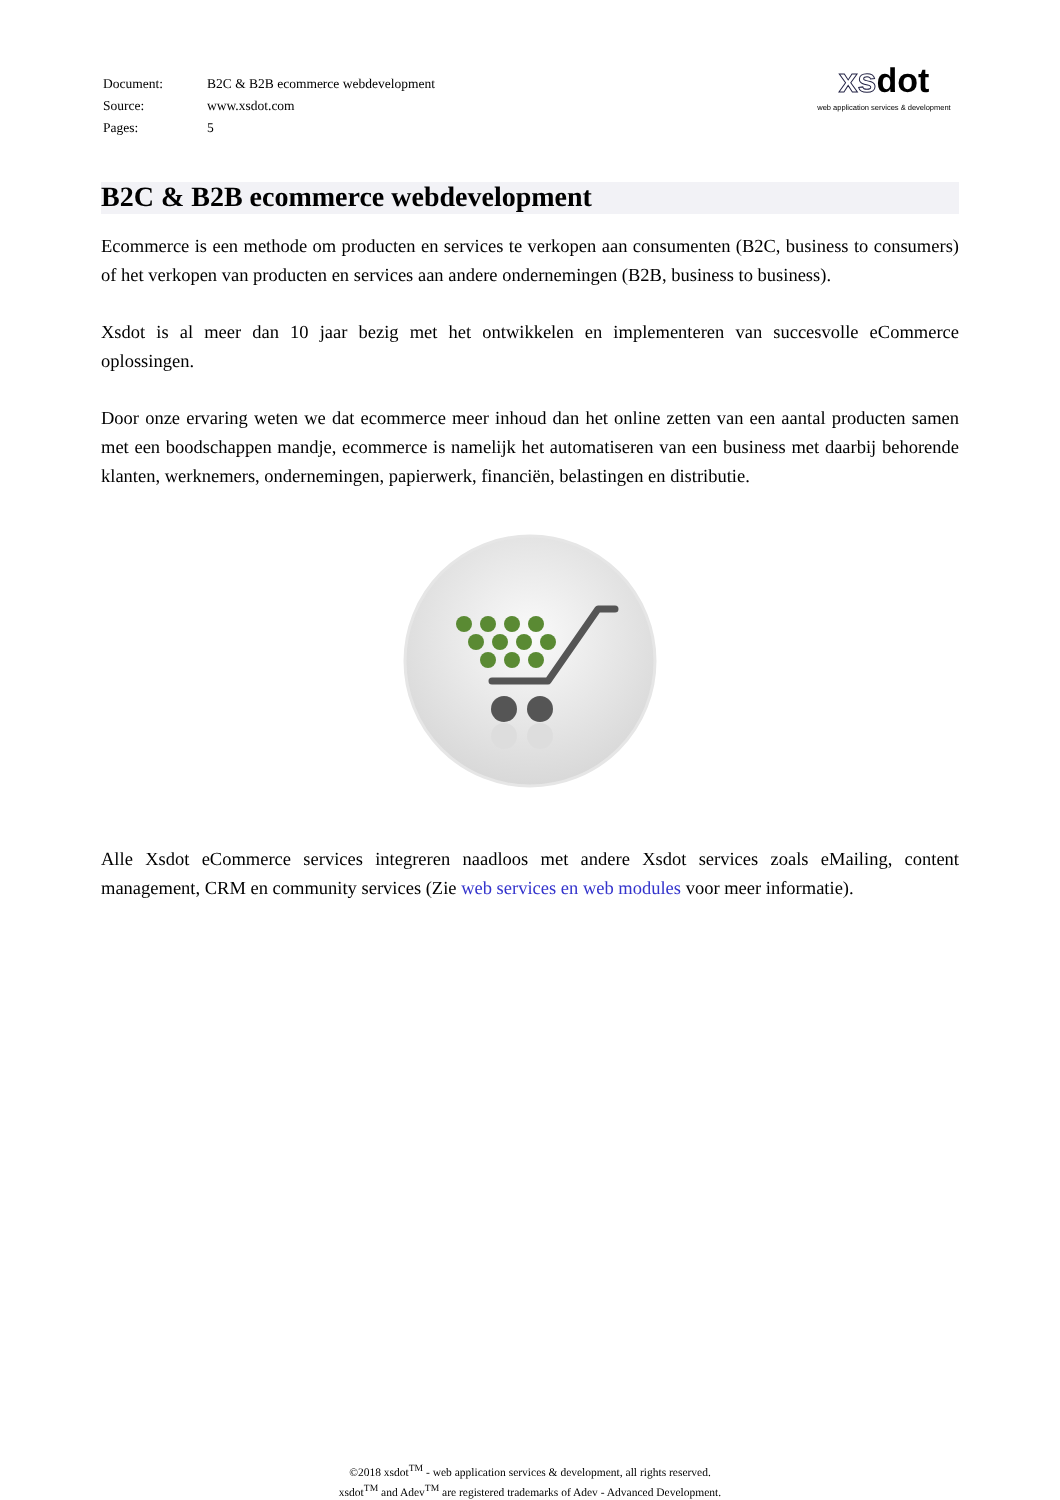| Document: | B2C & B2B ecommerce webdevelopment |
| Source: | www.xsdot.com |
| Pages: | 5 |
xsdot
web application services & development
B2C & B2B ecommerce webdevelopment
Ecommerce is een methode om producten en services te verkopen aan consumenten (B2C, business to consumers) of het verkopen van producten en services aan andere ondernemingen (B2B, business to business).
Xsdot is al meer dan 10 jaar bezig met het ontwikkelen en implementeren van succesvolle eCommerce oplossingen.
Door onze ervaring weten we dat ecommerce meer inhoud dan het online zetten van een aantal producten samen met een boodschappen mandje, ecommerce is namelijk het automatiseren van een business met daarbij behorende klanten, werknemers, ondernemingen, papierwerk, financiën, belastingen en distributie.
Alle Xsdot eCommerce services integreren naadloos met andere Xsdot services zoals eMailing, content management, CRM en community services (Zie web services en web modules voor meer informatie).
©2018 xsdot<sup>TM</sup> - web application services & development, all rights reserved.
xsdot<sup>TM</sup> and Adev<sup>TM</sup> are registered trademarks of Adev - Advanced Development.